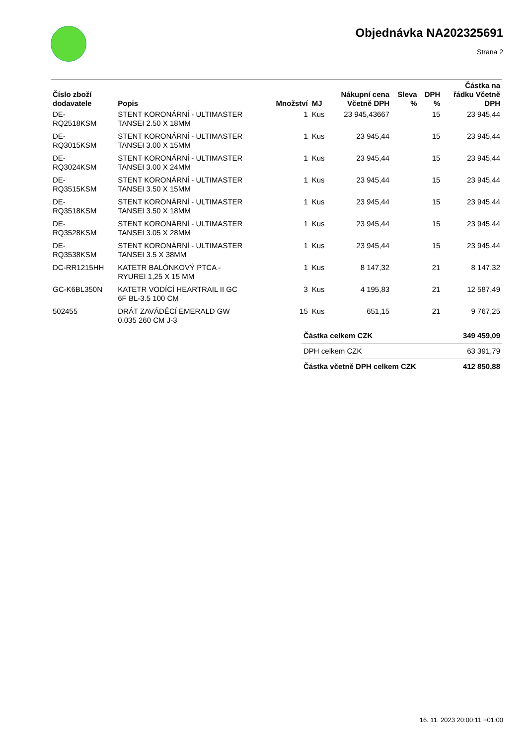Objednávka NA202325691
Strana 2
| Číslo zboží dodavatele | Popis | Množství | MJ | Nákupní cena Včetně DPH | Sleva % | DPH % | Částka na řádku Včetně DPH |
| --- | --- | --- | --- | --- | --- | --- | --- |
| DE- RQ2518KSM | STENT KORONÁRNÍ - ULTIMASTER TANSEI 2.50 X 18MM | 1 | Kus | 23 945,43667 | | 15 | 23 945,44 |
| DE- RQ3015KSM | STENT KORONÁRNÍ - ULTIMASTER TANSEI 3.00 X 15MM | 1 | Kus | 23 945,44 | | 15 | 23 945,44 |
| DE- RQ3024KSM | STENT KORONÁRNÍ - ULTIMASTER TANSEI 3.00 X 24MM | 1 | Kus | 23 945,44 | | 15 | 23 945,44 |
| DE- RQ3515KSM | STENT KORONÁRNÍ - ULTIMASTER TANSEI 3.50 X 15MM | 1 | Kus | 23 945,44 | | 15 | 23 945,44 |
| DE- RQ3518KSM | STENT KORONÁRNÍ - ULTIMASTER TANSEI 3.50 X 18MM | 1 | Kus | 23 945,44 | | 15 | 23 945,44 |
| DE- RQ3528KSM | STENT KORONÁRNÍ - ULTIMASTER TANSEI 3.05 X 28MM | 1 | Kus | 23 945,44 | | 15 | 23 945,44 |
| DE- RQ3538KSM | STENT KORONÁRNÍ - ULTIMASTER TANSEI 3.5 X 38MM | 1 | Kus | 23 945,44 | | 15 | 23 945,44 |
| DC-RR1215HH | KATETR BALÓNKOVÝ PTCA - RYUREI 1,25 X 15 MM | 1 | Kus | 8 147,32 | | 21 | 8 147,32 |
| GC-K6BL350N | KATETR VODÍCÍ HEARTRAIL II GC 6F BL-3.5 100 CM | 3 | Kus | 4 195,83 | | 21 | 12 587,49 |
| 502455 | DRÁT ZAVÁDĚCÍ EMERALD GW 0.035 260 CM J-3 | 15 | Kus | 651,15 | | 21 | 9 767,25 |
| Částka celkem CZK | 349 459,09 |
| DPH celkem CZK | 63 391,79 |
| Částka včetně DPH celkem CZK | 412 850,88 |
16. 11. 2023 20:00:11 +01:00